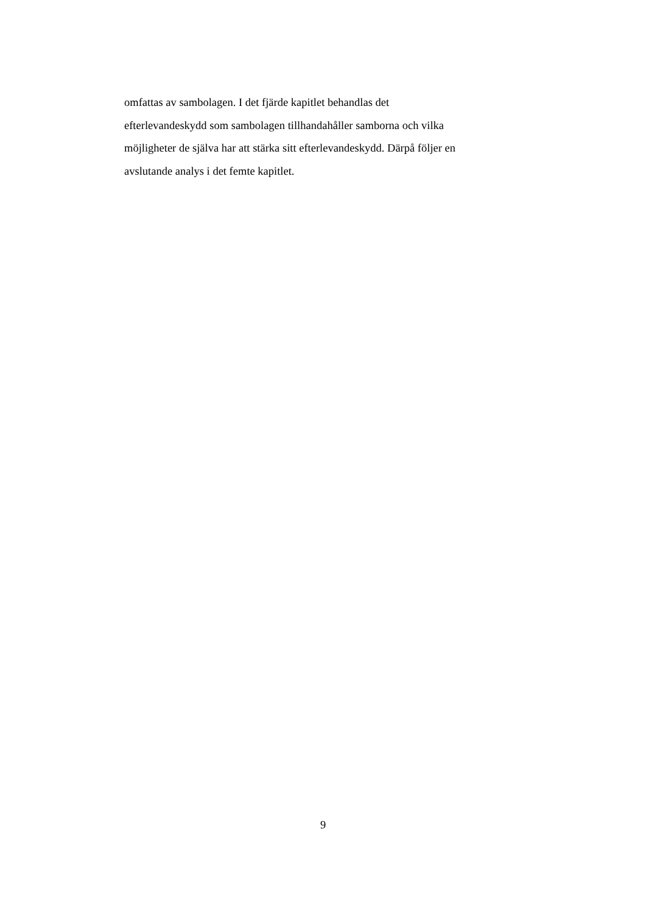omfattas av sambolagen. I det fjärde kapitlet behandlas det
efterlevandeskydd som sambolagen tillhandahåller samborna och vilka
möjligheter de själva har att stärka sitt efterlevandeskydd. Därpå följer en
avslutande analys i det femte kapitlet.
9